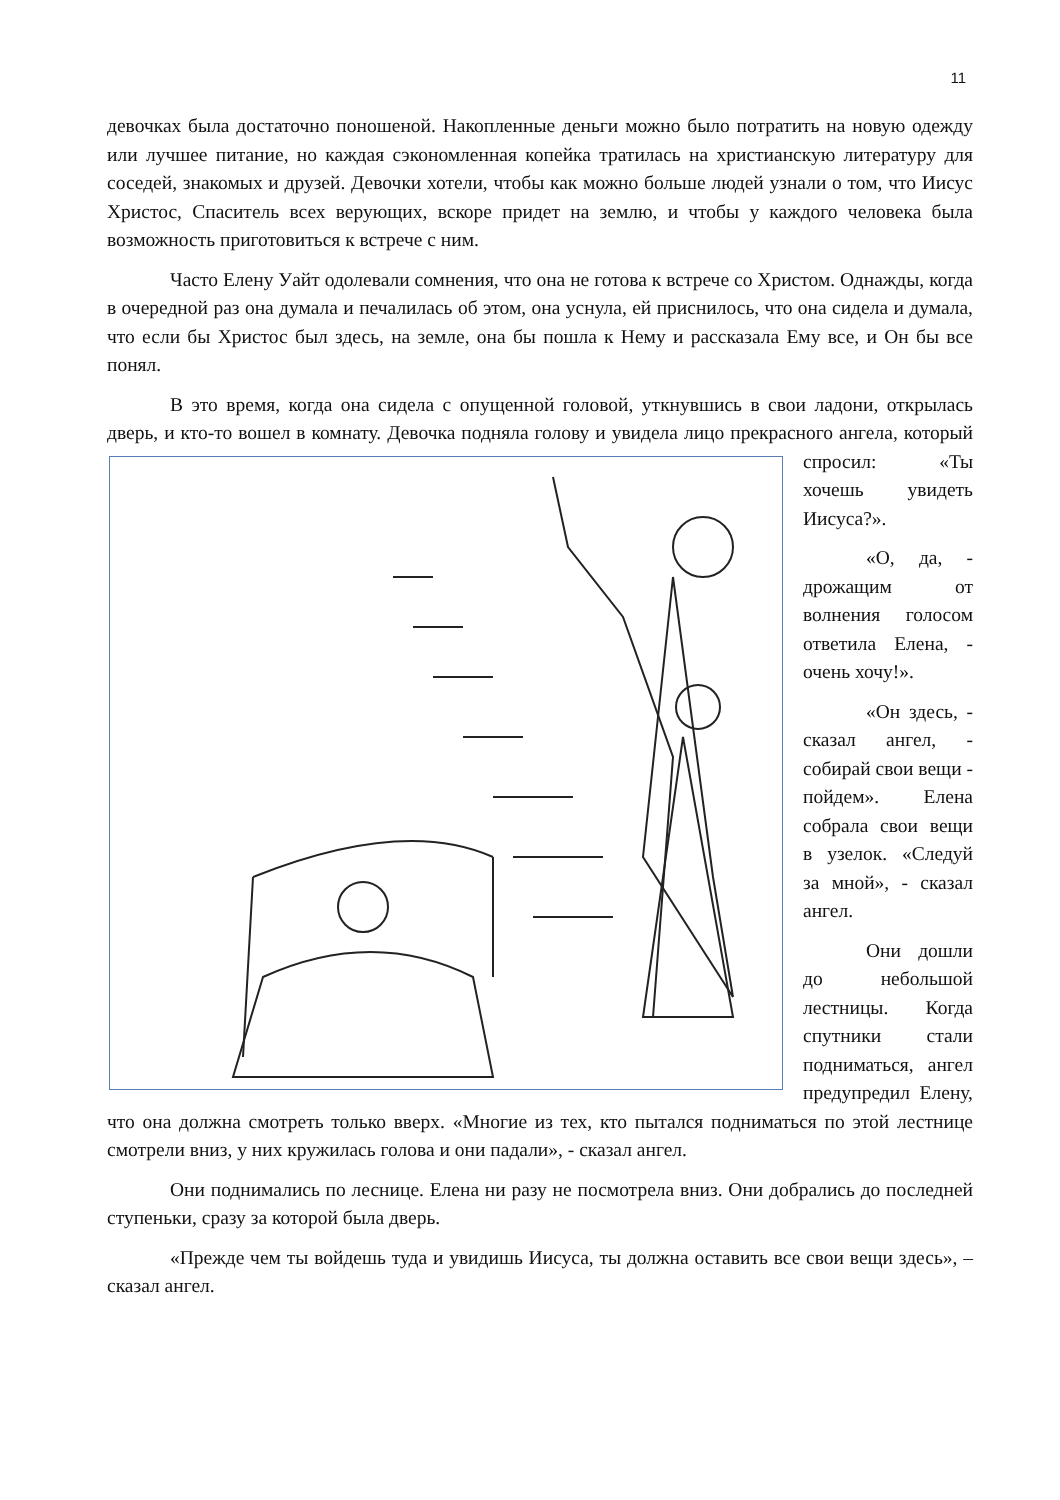11
девочках была достаточно поношеной. Накопленные деньги можно было потратить на новую одежду или лучшее питание, но каждая сэкономленная копейка тратилась на христианскую литературу для соседей, знакомых и друзей. Девочки хотели, чтобы как можно больше людей узнали о том, что Иисус Христос, Спаситель всех верующих, вскоре придет на землю, и чтобы у каждого человека была возможность приготовиться к встрече с ним.
Часто Елену Уайт одолевали сомнения, что она не готова к встрече со Христом. Однажды, когда в очередной раз она думала и печалилась об этом, она уснула, ей приснилось, что она сидела и думала, что если бы Христос был здесь, на земле, она бы пошла к Нему и рассказала Ему все, и Он бы все понял.
В это время, когда она сидела с опущенной головой, уткнувшись в свои ладони, открылась дверь, и кто-то вошел в комнату. Девочка подняла голову и увидела лицо прекрасного ангела, который спросил: «Ты хочешь увидеть Иисуса?».
«О, да, - дрожащим от волнения голосом ответила Елена, - очень хочу!».
«Он здесь, - сказал ангел, - собирай свои вещи - пойдем». Елена собрала свои вещи в узелок. «Следуй за мной», - сказал ангел.
Они дошли до небольшой лестницы. Когда спутники стали подниматься, ангел предупредил Елену, что она должна смотреть только вверх. «Многие из тех, кто пытался подниматься по этой лестнице смотрели вниз, у них кружилась голова и они падали», - сказал ангел.
Они поднимались по леснице. Елена ни разу не посмотрела вниз. Они добрались до последней ступеньки, сразу за которой была дверь.
«Прежде чем ты войдешь туда и увидишь Иисуса, ты должна оставить все свои вещи здесь», – сказал ангел.